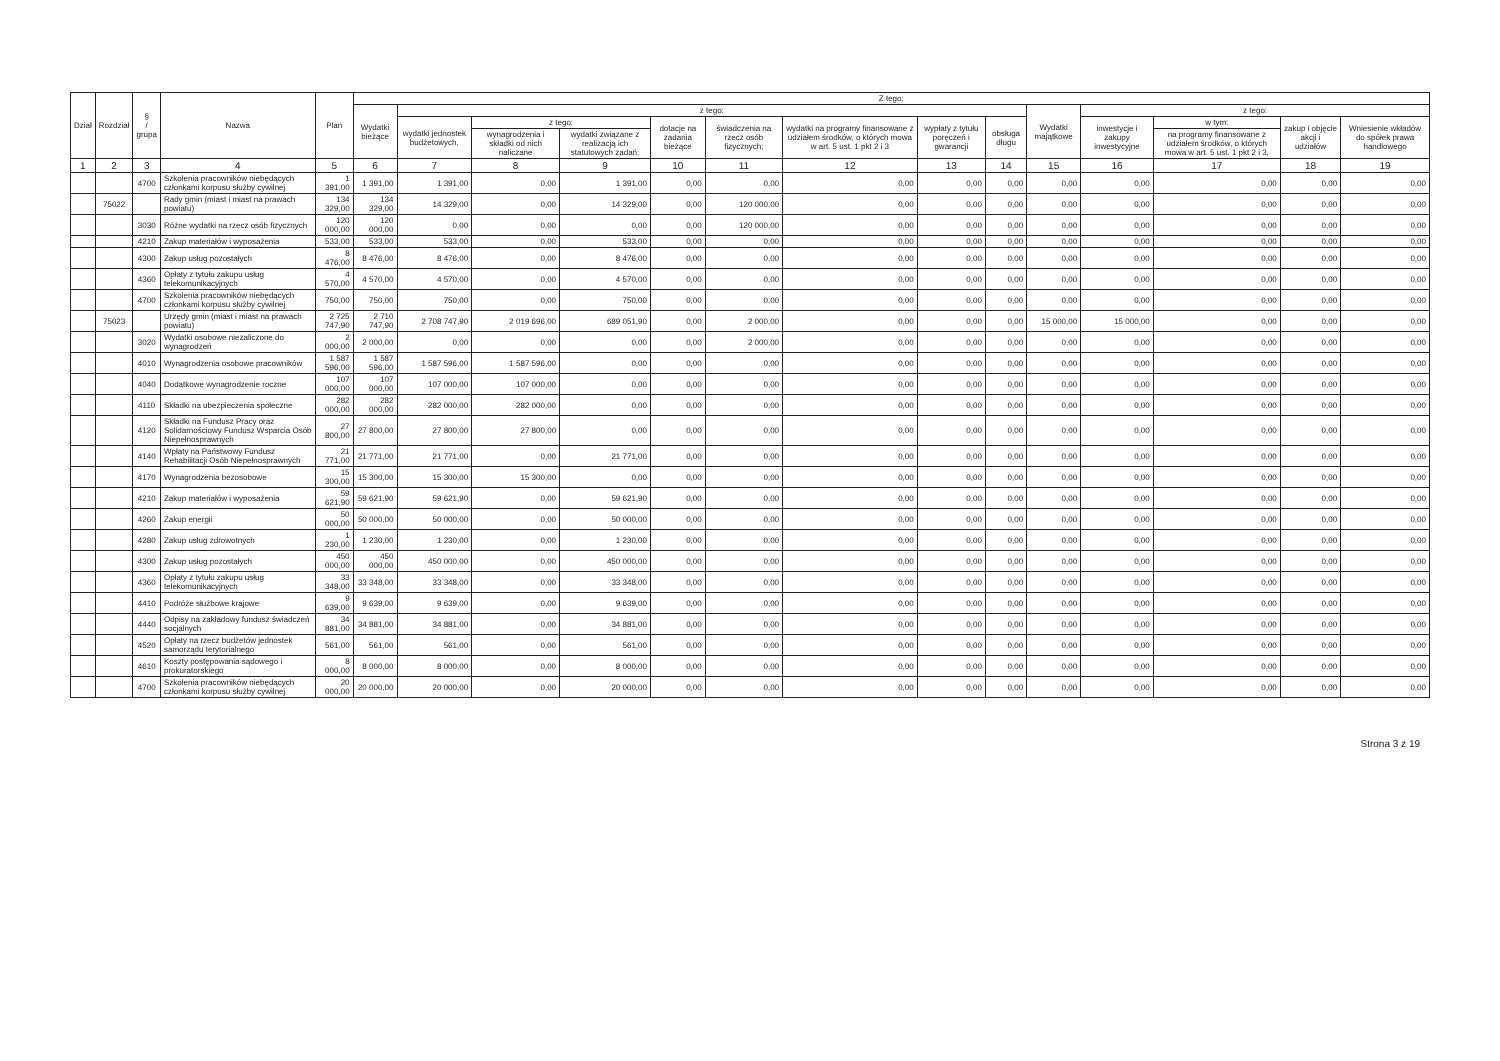| Dział | Rozdział | § / grupa | Nazwa | Plan | Z tego: | | | | | | | | | | | | | |
| --- | --- | --- | --- | --- | --- | --- | --- | --- | --- | --- | --- | --- | --- | --- | --- | --- | --- | --- |
| | | | | | Wydatki bieżące | z tego: | | | | | | | | Wydatki majątkowe | z tego: | | | |
| | | | | | | wydatki jednostek budżetowych, | z tego: | | dotacje na zadania bieżące | świadczenia na rzecz osób fizycznych; | wydatki na programy finansowane z udziałem środków, o których mowa w art. 5 ust. 1 pkt 2 i 3 | wypłaty z tytułu poręczeń i gwarancji | obsługa długu | | inwestycje i zakupy inwestycyjne | w tym: | zakup i objęcie akcji i udziałów | Wniesienie wkładów do spółek prawa handlowego |
| | | | | | | | wynagrodzenia i składki od nich naliczane | wydatki związane z realizacją ich statutowych zadań; | | | | | | | | na programy finansowane z udziałem środków, o których mowa w art. 5 ust. 1 pkt 2 i 3, | | |
| 1 | 2 | 3 | 4 | 5 | 6 | 7 | 8 | 9 | 10 | 11 | 12 | 13 | 14 | 15 | 16 | 17 | 18 | 19 |
| | | 4700 | Szkolenia pracowników niebędących członkami korpusu służby cywilnej | 1 391,00 | 1 391,00 | 1 391,00 | 0,00 | 1 391,00 | 0,00 | 0,00 | 0,00 | 0,00 | 0,00 | 0,00 | 0,00 | 0,00 | 0,00 | 0,00 |
| | 75022 | | Rady gmin (miast i miast na prawach powiatu) | 134 329,00 | 134 329,00 | 14 329,00 | 0,00 | 14 329,00 | 0,00 | 120 000,00 | 0,00 | 0,00 | 0,00 | 0,00 | 0,00 | 0,00 | 0,00 | 0,00 |
| | | 3030 | Różne wydatki na rzecz osób fizycznych | 120 000,00 | 120 000,00 | 0,00 | 0,00 | 0,00 | 0,00 | 120 000,00 | 0,00 | 0,00 | 0,00 | 0,00 | 0,00 | 0,00 | 0,00 | 0,00 |
| | | 4210 | Zakup materiałów i wyposażenia | 533,00 | 533,00 | 533,00 | 0,00 | 533,00 | 0,00 | 0,00 | 0,00 | 0,00 | 0,00 | 0,00 | 0,00 | 0,00 | 0,00 | 0,00 |
| | | 4300 | Zakup usług pozostałych | 8 476,00 | 8 476,00 | 8 476,00 | 0,00 | 8 476,00 | 0,00 | 0,00 | 0,00 | 0,00 | 0,00 | 0,00 | 0,00 | 0,00 | 0,00 | 0,00 |
| | | 4360 | Opłaty z tytułu zakupu usług telekomunikacyjnych | 4 570,00 | 4 570,00 | 4 570,00 | 0,00 | 4 570,00 | 0,00 | 0,00 | 0,00 | 0,00 | 0,00 | 0,00 | 0,00 | 0,00 | 0,00 | 0,00 |
| | | 4700 | Szkolenia pracowników niebędących członkami korpusu służby cywilnej | 750,00 | 750,00 | 750,00 | 0,00 | 750,00 | 0,00 | 0,00 | 0,00 | 0,00 | 0,00 | 0,00 | 0,00 | 0,00 | 0,00 | 0,00 |
| | 75023 | | Urzędy gmin (miast i miast na prawach powiatu) | 2 725 747,90 | 2 710 747,90 | 2 708 747,90 | 2 019 696,00 | 689 051,90 | 0,00 | 2 000,00 | 0,00 | 0,00 | 0,00 | 15 000,00 | 15 000,00 | 0,00 | 0,00 | 0,00 |
| | | 3020 | Wydatki osobowe niezaliczone do wynagrodzeń | 2 000,00 | 2 000,00 | 0,00 | 0,00 | 0,00 | 0,00 | 2 000,00 | 0,00 | 0,00 | 0,00 | 0,00 | 0,00 | 0,00 | 0,00 | 0,00 |
| | | 4010 | Wynagrodzenia osobowe pracowników | 1 587 596,00 | 1 587 596,00 | 1 587 596,00 | 1 587 596,00 | 0,00 | 0,00 | 0,00 | 0,00 | 0,00 | 0,00 | 0,00 | 0,00 | 0,00 | 0,00 | 0,00 |
| | | 4040 | Dodatkowe wynagrodzenie roczne | 107 000,00 | 107 000,00 | 107 000,00 | 107 000,00 | 0,00 | 0,00 | 0,00 | 0,00 | 0,00 | 0,00 | 0,00 | 0,00 | 0,00 | 0,00 | 0,00 |
| | | 4110 | Składki na ubezpieczenia społeczne | 282 000,00 | 282 000,00 | 282 000,00 | 282 000,00 | 0,00 | 0,00 | 0,00 | 0,00 | 0,00 | 0,00 | 0,00 | 0,00 | 0,00 | 0,00 | 0,00 |
| | | 4120 | Składki na Fundusz Pracy oraz Solidarnościowy Fundusz Wsparcia Osób Niepełnosprawnych | 27 800,00 | 27 800,00 | 27 800,00 | 27 800,00 | 0,00 | 0,00 | 0,00 | 0,00 | 0,00 | 0,00 | 0,00 | 0,00 | 0,00 | 0,00 | 0,00 |
| | | 4140 | Wpłaty na Państwowy Fundusz Rehabilitacji Osób Niepełnosprawnych | 21 771,00 | 21 771,00 | 21 771,00 | 0,00 | 21 771,00 | 0,00 | 0,00 | 0,00 | 0,00 | 0,00 | 0,00 | 0,00 | 0,00 | 0,00 | 0,00 |
| | | 4170 | Wynagrodzenia bezosobowe | 15 300,00 | 15 300,00 | 15 300,00 | 15 300,00 | 0,00 | 0,00 | 0,00 | 0,00 | 0,00 | 0,00 | 0,00 | 0,00 | 0,00 | 0,00 | 0,00 |
| | | 4210 | Zakup materiałów i wyposażenia | 59 621,90 | 59 621,90 | 59 621,90 | 0,00 | 59 621,90 | 0,00 | 0,00 | 0,00 | 0,00 | 0,00 | 0,00 | 0,00 | 0,00 | 0,00 | 0,00 |
| | | 4260 | Zakup energii | 50 000,00 | 50 000,00 | 50 000,00 | 0,00 | 50 000,00 | 0,00 | 0,00 | 0,00 | 0,00 | 0,00 | 0,00 | 0,00 | 0,00 | 0,00 | 0,00 |
| | | 4280 | Zakup usług zdrowotnych | 1 230,00 | 1 230,00 | 1 230,00 | 0,00 | 1 230,00 | 0,00 | 0,00 | 0,00 | 0,00 | 0,00 | 0,00 | 0,00 | 0,00 | 0,00 | 0,00 |
| | | 4300 | Zakup usług pozostałych | 450 000,00 | 450 000,00 | 450 000,00 | 0,00 | 450 000,00 | 0,00 | 0,00 | 0,00 | 0,00 | 0,00 | 0,00 | 0,00 | 0,00 | 0,00 | 0,00 |
| | | 4360 | Opłaty z tytułu zakupu usług telekomunikacyjnych | 33 348,00 | 33 348,00 | 33 348,00 | 0,00 | 33 348,00 | 0,00 | 0,00 | 0,00 | 0,00 | 0,00 | 0,00 | 0,00 | 0,00 | 0,00 | 0,00 |
| | | 4410 | Podróże służbowe krajowe | 9 639,00 | 9 639,00 | 9 639,00 | 0,00 | 9 639,00 | 0,00 | 0,00 | 0,00 | 0,00 | 0,00 | 0,00 | 0,00 | 0,00 | 0,00 | 0,00 |
| | | 4440 | Odpisy na zakładowy fundusz świadczeń socjalnych | 34 881,00 | 34 881,00 | 34 881,00 | 0,00 | 34 881,00 | 0,00 | 0,00 | 0,00 | 0,00 | 0,00 | 0,00 | 0,00 | 0,00 | 0,00 | 0,00 |
| | | 4520 | Opłaty na rzecz budżetów jednostek samorządu terytorialnego | 561,00 | 561,00 | 561,00 | 0,00 | 561,00 | 0,00 | 0,00 | 0,00 | 0,00 | 0,00 | 0,00 | 0,00 | 0,00 | 0,00 | 0,00 |
| | | 4610 | Koszty postępowania sądowego i prokuratorskiego | 8 000,00 | 8 000,00 | 8 000,00 | 0,00 | 8 000,00 | 0,00 | 0,00 | 0,00 | 0,00 | 0,00 | 0,00 | 0,00 | 0,00 | 0,00 | 0,00 |
| | | 4700 | Szkolenia pracowników niebędących członkami korpusu służby cywilnej | 20 000,00 | 20 000,00 | 20 000,00 | 0,00 | 20 000,00 | 0,00 | 0,00 | 0,00 | 0,00 | 0,00 | 0,00 | 0,00 | 0,00 | 0,00 | 0,00 |
Strona 3 z 19